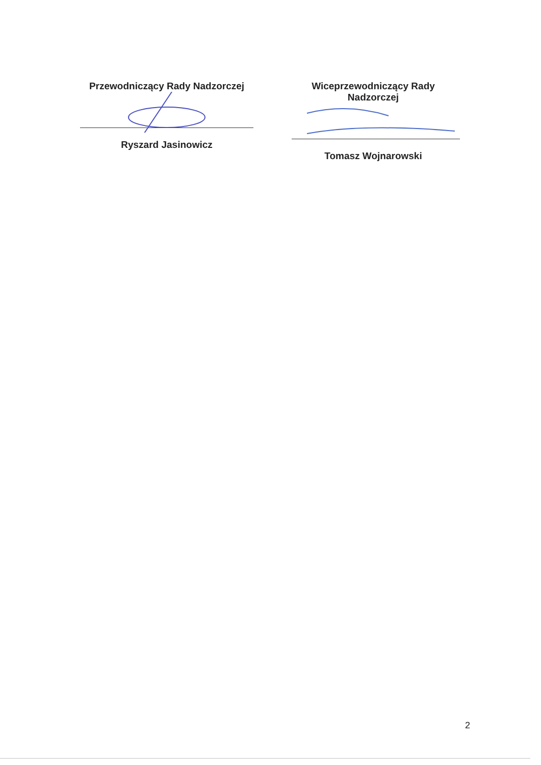Przewodniczący Rady Nadzorczej
Ryszard Jasinowicz
Wiceprzewodniczący Rady Nadzorczej
Tomasz Wojnarowski
2